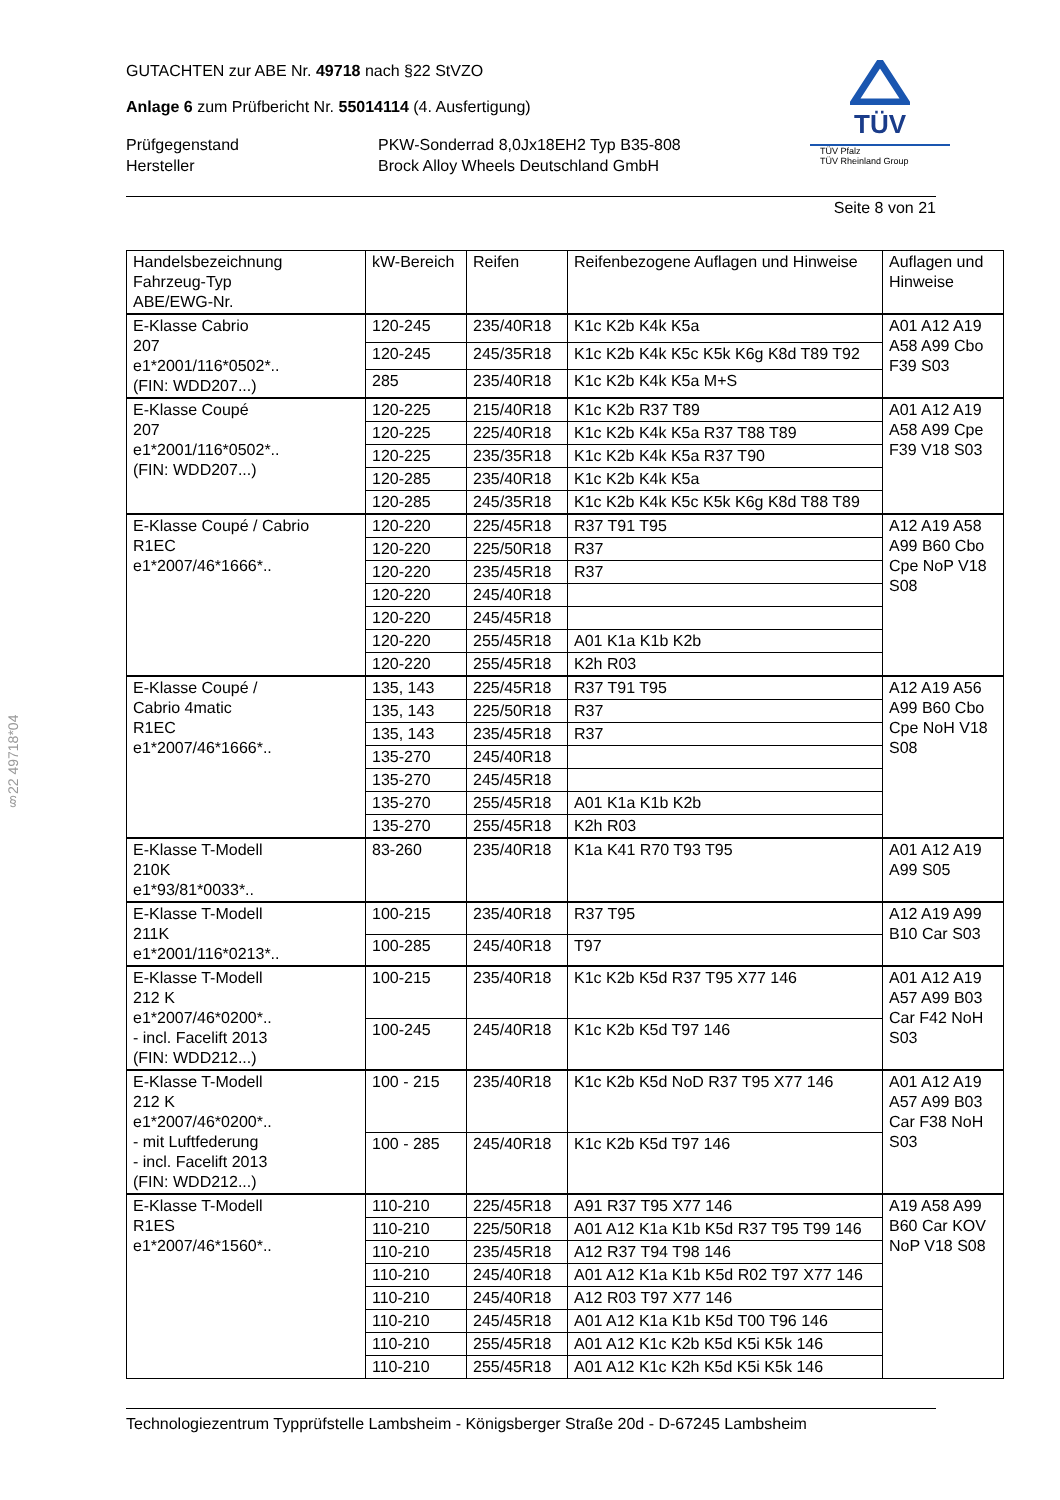GUTACHTEN zur ABE Nr. 49718 nach §22 StVZO
Anlage 6 zum Prüfbericht Nr. 55014114 (4. Ausfertigung)
Prüfgegenstand PKW-Sonderrad 8,0Jx18EH2 Typ B35-808
Hersteller Brock Alloy Wheels Deutschland GmbH
Seite 8 von 21
TÜV
TÜV Pfalz
TÜV Rheinland Group
§22 49718*04
| Handelsbezeichnung Fahrzeug-Typ ABE/EWG-Nr. | kW-Bereich | Reifen | Reifenbezogene Auflagen und Hinweise | Auflagen und Hinweise |
| --- | --- | --- | --- | --- |
| E-Klasse Cabrio 207 e1*2001/116*0502*.. (FIN: WDD207...) | 120-245 | 235/40R18 | K1c K2b K4k K5a | A01 A12 A19 A58 A99 Cbo F39 S03 |
| | 120-245 | 245/35R18 | K1c K2b K4k K5c K5k K6g K8d T89 T92 | |
| | 285 | 235/40R18 | K1c K2b K4k K5a M+S | |
| E-Klasse Coupé 207 e1*2001/116*0502*.. (FIN: WDD207...) | 120-225 | 215/40R18 | K1c K2b R37 T89 | A01 A12 A19 A58 A99 Cpe F39 V18 S03 |
| | 120-225 | 225/40R18 | K1c K2b K4k K5a R37 T88 T89 | |
| | 120-225 | 235/35R18 | K1c K2b K4k K5a R37 T90 | |
| | 120-285 | 235/40R18 | K1c K2b K4k K5a | |
| | 120-285 | 245/35R18 | K1c K2b K4k K5c K5k K6g K8d T88 T89 | |
| E-Klasse Coupé / Cabrio R1EC e1*2007/46*1666*.. | 120-220 | 225/45R18 | R37 T91 T95 | A12 A19 A58 A99 B60 Cbo Cpe NoP V18 S08 |
| | 120-220 | 225/50R18 | R37 | |
| | 120-220 | 235/45R18 | R37 | |
| | 120-220 | 245/40R18 | | |
| | 120-220 | 245/45R18 | | |
| | 120-220 | 255/45R18 | A01 K1a K1b K2b | |
| | 120-220 | 255/45R18 | K2h R03 | |
| E-Klasse Coupé / Cabrio 4matic R1EC e1*2007/46*1666*.. | 135, 143 | 225/45R18 | R37 T91 T95 | A12 A19 A56 A99 B60 Cbo Cpe NoH V18 S08 |
| | 135, 143 | 225/50R18 | R37 | |
| | 135, 143 | 235/45R18 | R37 | |
| | 135-270 | 245/40R18 | | |
| | 135-270 | 245/45R18 | | |
| | 135-270 | 255/45R18 | A01 K1a K1b K2b | |
| | 135-270 | 255/45R18 | K2h R03 | |
| E-Klasse T-Modell 210K e1*93/81*0033*.. | 83-260 | 235/40R18 | K1a K41 R70 T93 T95 | A01 A12 A19 A99 S05 |
| E-Klasse T-Modell 211K e1*2001/116*0213*.. | 100-215 | 235/40R18 | R37 T95 | A12 A19 A99 B10 Car S03 |
| | 100-285 | 245/40R18 | T97 | |
| E-Klasse T-Modell 212 K e1*2007/46*0200*.. - incl. Facelift 2013 (FIN: WDD212...) | 100-215 | 235/40R18 | K1c K2b K5d R37 T95 X77 146 | A01 A12 A19 A57 A99 B03 Car F42 NoH S03 |
| | 100-245 | 245/40R18 | K1c K2b K5d T97 146 | |
| E-Klasse T-Modell 212 K e1*2007/46*0200*.. - mit Luftfederung - incl. Facelift 2013 (FIN: WDD212...) | 100 - 215 | 235/40R18 | K1c K2b K5d NoD R37 T95 X77 146 | A01 A12 A19 A57 A99 B03 Car F38 NoH S03 |
| | 100 - 285 | 245/40R18 | K1c K2b K5d T97 146 | |
| E-Klasse T-Modell R1ES e1*2007/46*1560*.. | 110-210 | 225/45R18 | A91 R37 T95 X77 146 | A19 A58 A99 B60 Car KOV NoP V18 S08 |
| | 110-210 | 225/50R18 | A01 A12 K1a K1b K5d R37 T95 T99 146 | |
| | 110-210 | 235/45R18 | A12 R37 T94 T98 146 | |
| | 110-210 | 245/40R18 | A01 A12 K1a K1b K5d R02 T97 X77 146 | |
| | 110-210 | 245/40R18 | A12 R03 T97 X77 146 | |
| | 110-210 | 245/45R18 | A01 A12 K1a K1b K5d T00 T96 146 | |
| | 110-210 | 255/45R18 | A01 A12 K1c K2b K5d K5i K5k 146 | |
| | 110-210 | 255/45R18 | A01 A12 K1c K2h K5d K5i K5k 146 | |
Technologiezentrum Typprüfstelle Lambsheim - Königsberger Straße 20d - D-67245 Lambsheim